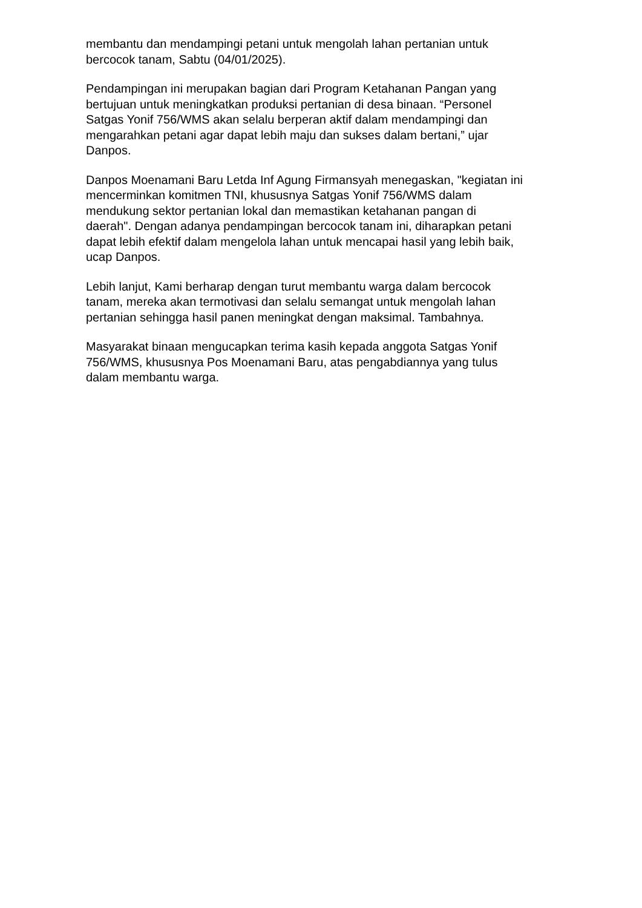membantu dan mendampingi petani untuk mengolah lahan pertanian untuk
bercocok tanam, Sabtu (04/01/2025).
Pendampingan ini merupakan bagian dari Program Ketahanan Pangan yang
bertujuan untuk meningkatkan produksi pertanian di desa binaan. “Personel
Satgas Yonif 756/WMS akan selalu berperan aktif dalam mendampingi dan
mengarahkan petani agar dapat lebih maju dan sukses dalam bertani,” ujar
Danpos.
Danpos Moenamani Baru Letda Inf Agung Firmansyah menegaskan, "kegiatan ini
mencerminkan komitmen TNI, khususnya Satgas Yonif 756/WMS dalam
mendukung sektor pertanian lokal dan memastikan ketahanan pangan di
daerah". Dengan adanya pendampingan bercocok tanam ini, diharapkan petani
dapat lebih efektif dalam mengelola lahan untuk mencapai hasil yang lebih baik,
ucap Danpos.
Lebih lanjut, Kami berharap dengan turut membantu warga dalam bercocok
tanam, mereka akan termotivasi dan selalu semangat untuk mengolah lahan
pertanian sehingga hasil panen meningkat dengan maksimal. Tambahnya.
Masyarakat binaan mengucapkan terima kasih kepada anggota Satgas Yonif
756/WMS, khususnya Pos Moenamani Baru, atas pengabdiannya yang tulus
dalam membantu warga.